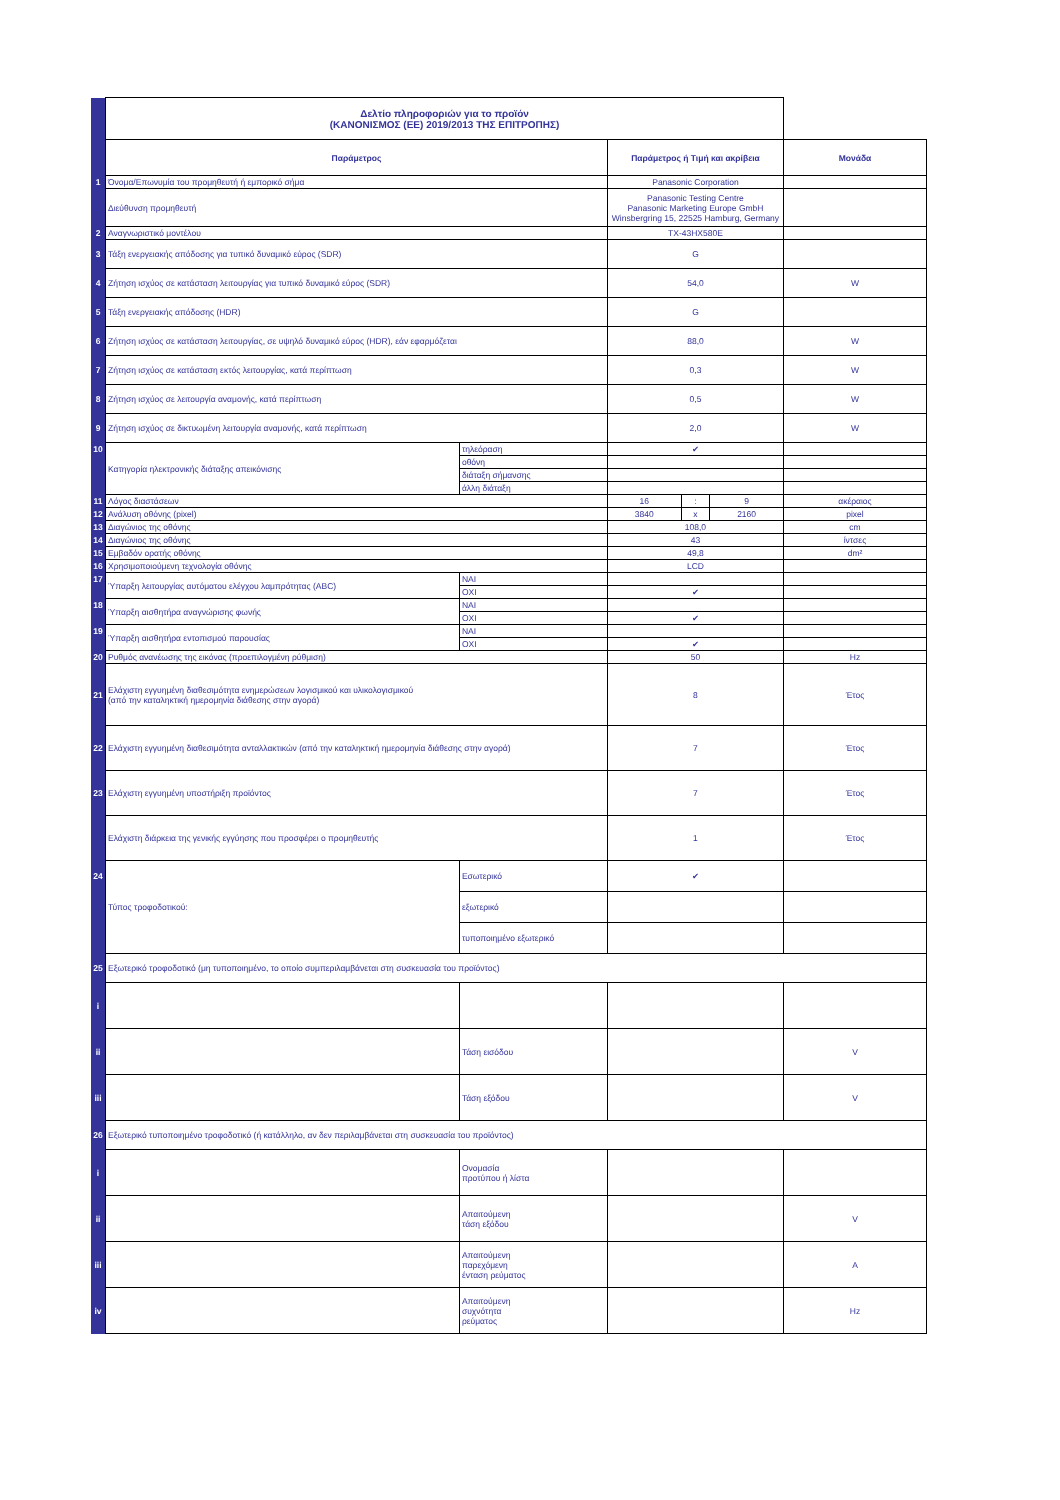| | Δελτίο πληροφοριών για το προϊόν (ΚΑΝΟΝΙΣΜΟΣ (ΕΕ) 2019/2013 ΤΗΣ ΕΠΙΤΡΟΠΗΣ) | | | | | |
| | Παράμετρος | | Παράμετρος ή Τιμή και ακρίβεια | | | Μονάδα |
| 1 | Όνομα/Επωνυμία του προμηθευτή ή εμπορικό σήμα | | Panasonic Corporation | | | |
| | Διεύθυνση προμηθευτή | | Panasonic Testing Centre Panasonic Marketing Europe GmbH Winsbergring 15, 22525 Hamburg, Germany | | | |
| 2 | Αναγνωριστικό μοντέλου | | TX-43HX580E | | | |
| 3 | Τάξη ενεργειακής απόδοσης για τυπικό δυναμικό εύρος (SDR) | | G | | | |
| 4 | Ζήτηση ισχύος σε κατάσταση λειτουργίας για τυπικό δυναμικό εύρος (SDR) | | 54,0 | | | W |
| 5 | Τάξη ενεργειακής απόδοσης (HDR) | | G | | | |
| 6 | Ζήτηση ισχύος σε κατάσταση λειτουργίας, σε υψηλό δυναμικό εύρος (HDR), εάν εφαρμόζεται | | 88,0 | | | W |
| 7 | Ζήτηση ισχύος σε κατάσταση εκτός λειτουργίας, κατά περίπτωση | | 0,3 | | | W |
| 8 | Ζήτηση ισχύος σε λειτουργία αναμονής, κατά περίπτωση | | 0,5 | | | W |
| 9 | Ζήτηση ισχύος σε δικτυωμένη λειτουργία αναμονής, κατά περίπτωση | | 2,0 | | | W |
| 10 | Κατηγορία ηλεκτρονικής διάταξης απεικόνισης | τηλεόραση | ✔ | | | |
| | | οθόνη | | | | |
| | | διάταξη σήμανσης | | | | |
| | | άλλη διάταξη | | | | |
| 11 | Λόγος διαστάσεων | | 16 | : | 9 | ακέραιος |
| 12 | Ανάλυση οθόνης (pixel) | | 3840 | x | 2160 | pixel |
| 13 | Διαγώνιος της οθόνης | | 108,0 | | | cm |
| 14 | Διαγώνιος της οθόνης | | 43 | | | ίντσες |
| 15 | Εμβαδόν ορατής οθόνης | | 49,8 | | | dm² |
| 16 | Χρησιμοποιούμενη τεχνολογία οθόνης | | LCD | | | |
| 17 | Ύπαρξη λειτουργίας αυτόματου ελέγχου λαμπρότητας (ABC) | ΝΑΙ | | | | |
| | | ΟΧΙ | ✔ | | | |
| 18 | Ύπαρξη αισθητήρα αναγνώρισης φωνής | ΝΑΙ | | | | |
| | | ΟΧΙ | ✔ | | | |
| 19 | Ύπαρξη αισθητήρα εντοπισμού παρουσίας | ΝΑΙ | | | | |
| | | ΟΧΙ | ✔ | | | |
| 20 | Ρυθμός ανανέωσης της εικόνας (προεπιλογμένη ρύθμιση) | | 50 | | | Hz |
| 21 | Ελάχιστη εγγυημένη διαθεσιμότητα ενημερώσεων λογισμικού και υλικολογισμικού (από την καταληκτική ημερομηνία διάθεσης στην αγορά) | | 8 | | | Έτος |
| 22 | Ελάχιστη εγγυημένη διαθεσιμότητα ανταλλακτικών (από την καταληκτική ημερομηνία διάθεσης στην αγορά) | | 7 | | | Έτος |
| 23 | Ελάχιστη εγγυημένη υποστήριξη προϊόντος | | 7 | | | Έτος |
| | Ελάχιστη διάρκεια της γενικής εγγύησης που προσφέρει ο προμηθευτής | | 1 | | | Έτος |
| 24 | Τύπος τροφοδοτικού: | Εσωτερικό | ✔ | | | |
| | | εξωτερικό | | | | |
| | | τυποποιημένο εξωτερικό | | | | |
| 25 | Εξωτερικό τροφοδοτικό (μη τυποποιημένο, το οποίο συμπεριλαμβάνεται στη συσκευασία του προϊόντος) | | | | | |
| i | | | | | | |
| ii | | Τάση εισόδου | | | | V |
| iii | | Τάση εξόδου | | | | V |
| 26 | Εξωτερικό τυποποιημένο τροφοδοτικό (ή κατάλληλο, αν δεν περιλαμβάνεται στη συσκευασία του προϊόντος) | | | | | |
| i | | Ονομασία προτύπου ή λίστα | | | | |
| ii | | Απαιτούμενη τάση εξόδου | | | | V |
| iii | | Απαιτούμενη παρεχόμενη ένταση ρεύματος | | | | A |
| iv | | Απαιτούμενη συχνότητα ρεύματος | | | | Hz |